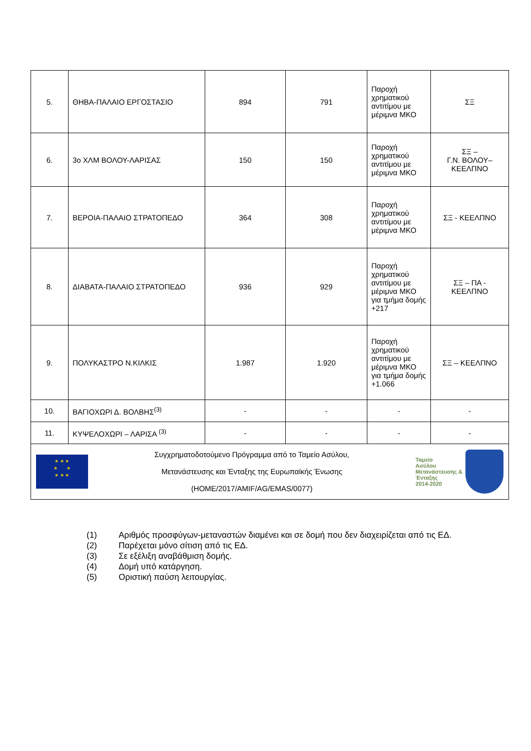| 5. | ΘΗΒΑ-ΠΑΛΑΙΟ ΕΡΓΟΣΤΑΣΙΟ | 894 | 791 | Παροχή χρηματικού αντιτίμου με μέριμνα ΜΚΟ | ΣΞ |
| 6. | 3ο ΧΛΜ ΒΟΛΟΥ-ΛΑΡΙΣΑΣ | 150 | 150 | Παροχή χρηματικού αντιτίμου με μέριμνα ΜΚΟ | ΣΞ – Γ.Ν. ΒΟΛΟΥ– ΚΕΕΛΠΝΟ |
| 7. | ΒΕΡΟΙΑ-ΠΑΛΑΙΟ ΣΤΡΑΤΟΠΕΔΟ | 364 | 308 | Παροχή χρηματικού αντιτίμου με μέριμνα ΜΚΟ | ΣΞ - ΚΕΕΛΠΝΟ |
| 8. | ΔΙΑΒΑΤΑ-ΠΑΛΑΙΟ ΣΤΡΑΤΟΠΕΔΟ | 936 | 929 | Παροχή χρηματικού αντιτίμου με μέριμνα ΜΚΟ για τμήμα δομής +217 | ΣΞ – ΠΑ - ΚΕΕΛΠΝΟ |
| 9. | ΠΟΛΥΚΑΣΤΡΟ Ν.ΚΙΛΚΙΣ | 1.987 | 1.920 | Παροχή χρηματικού αντιτίμου με μέριμνα ΜΚΟ για τμήμα δομής +1.066 | ΣΞ – ΚΕΕΛΠΝΟ |
| 10. | ΒΑΓΙΟΧΩΡΙ Δ. ΒΟΛΒΗΣ<sup>(3)</sup> | - | - | - | - |
| 11. | ΚΥΨΕΛΟΧΩΡΙ – ΛΑΡΙΣΑ <sup>(3)</sup> | - | - | - | - |
| ★ ★ ★ ★ ★ ★ ★ ★ Συγχρηματοδοτούμενο Πρόγραμμα από το Ταμείο Ασύλου, Μετανάστευσης και Ένταξης της Ευρωπαϊκής Ένωσης (HOME/2017/AMIF/AG/EMAS/0077) Ταμείο Ασύλου Μετανάστευσης & Ένταξης 2014-2020 | | | | | |
(1) Αριθμός προσφύγων-μεταναστών διαμένει και σε δομή που δεν διαχειρίζεται από τις ΕΔ.
(2) Παρέχεται μόνο σίτιση από τις ΕΔ.
(3) Σε εξέλιξη αναβάθμιση δομής.
(4) Δομή υπό κατάργηση.
(5) Οριστική παύση λειτουργίας.